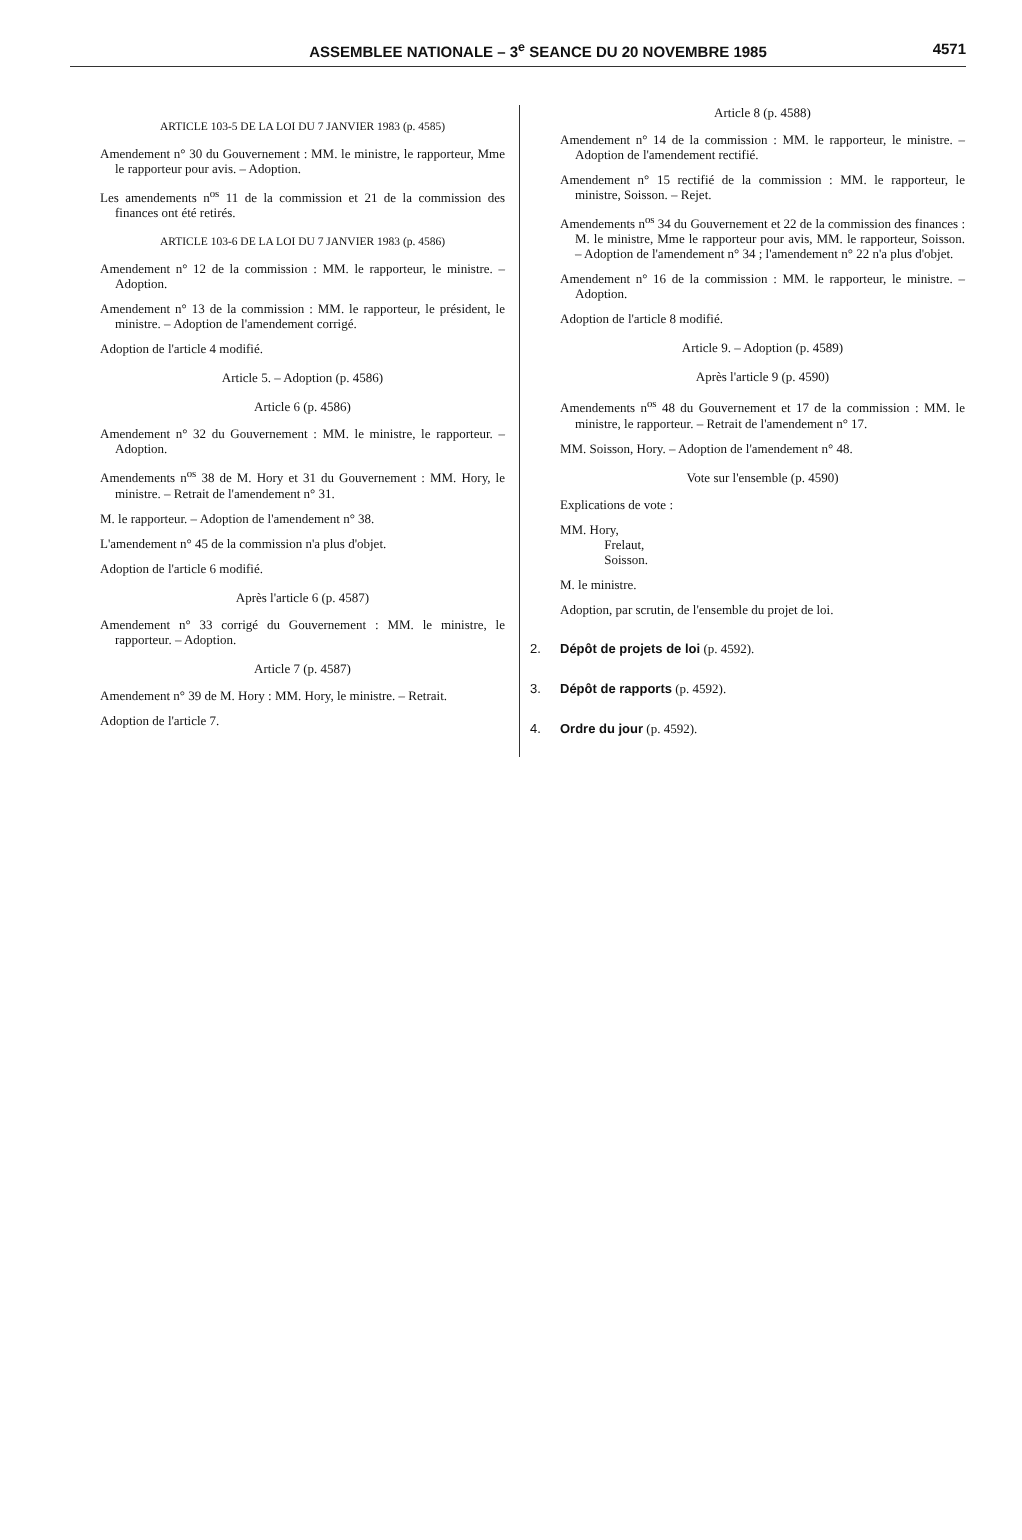ASSEMBLEE NATIONALE – 3<sup>e</sup> SEANCE DU 20 NOVEMBRE 1985
4571
ARTICLE 103-5 DE LA LOI DU 7 JANVIER 1983 (p. 4585)
Amendement n° 30 du Gouvernement : MM. le ministre, le rapporteur, Mme le rapporteur pour avis. – Adoption.
Les amendements n<sup>os</sup> 11 de la commission et 21 de la commission des finances ont été retirés.
ARTICLE 103-6 DE LA LOI DU 7 JANVIER 1983 (p. 4586)
Amendement n° 12 de la commission : MM. le rapporteur, le ministre. – Adoption.
Amendement n° 13 de la commission : MM. le rapporteur, le président, le ministre. – Adoption de l'amendement corrigé.
Adoption de l'article 4 modifié.
Article 5. – Adoption (p. 4586)
Article 6 (p. 4586)
Amendement n° 32 du Gouvernement : MM. le ministre, le rapporteur. – Adoption.
Amendements n<sup>os</sup> 38 de M. Hory et 31 du Gouvernement : MM. Hory, le ministre. – Retrait de l'amendement n° 31.
M. le rapporteur. – Adoption de l'amendement n° 38.
L'amendement n° 45 de la commission n'a plus d'objet.
Adoption de l'article 6 modifié.
Après l'article 6 (p. 4587)
Amendement n° 33 corrigé du Gouvernement : MM. le ministre, le rapporteur. – Adoption.
Article 7 (p. 4587)
Amendement n° 39 de M. Hory : MM. Hory, le ministre. – Retrait.
Adoption de l'article 7.
Article 8 (p. 4588)
Amendement n° 14 de la commission : MM. le rapporteur, le ministre. – Adoption de l'amendement rectifié.
Amendement n° 15 rectifié de la commission : MM. le rapporteur, le ministre, Soisson. – Rejet.
Amendements n<sup>os</sup> 34 du Gouvernement et 22 de la commission des finances : M. le ministre, Mme le rapporteur pour avis, MM. le rapporteur, Soisson. – Adoption de l'amendement n° 34 ; l'amendement n° 22 n'a plus d'objet.
Amendement n° 16 de la commission : MM. le rapporteur, le ministre. – Adoption.
Adoption de l'article 8 modifié.
Article 9. – Adoption (p. 4589)
Après l'article 9 (p. 4590)
Amendements n<sup>os</sup> 48 du Gouvernement et 17 de la commission : MM. le ministre, le rapporteur. – Retrait de l'amendement n° 17.
MM. Soisson, Hory. – Adoption de l'amendement n° 48.
Vote sur l'ensemble (p. 4590)
Explications de vote :
MM. Hory,
Frelaut,
Soisson.
M. le ministre.
Adoption, par scrutin, de l'ensemble du projet de loi.
2. Dépôt de projets de loi (p. 4592).
3. Dépôt de rapports (p. 4592).
4. Ordre du jour (p. 4592).